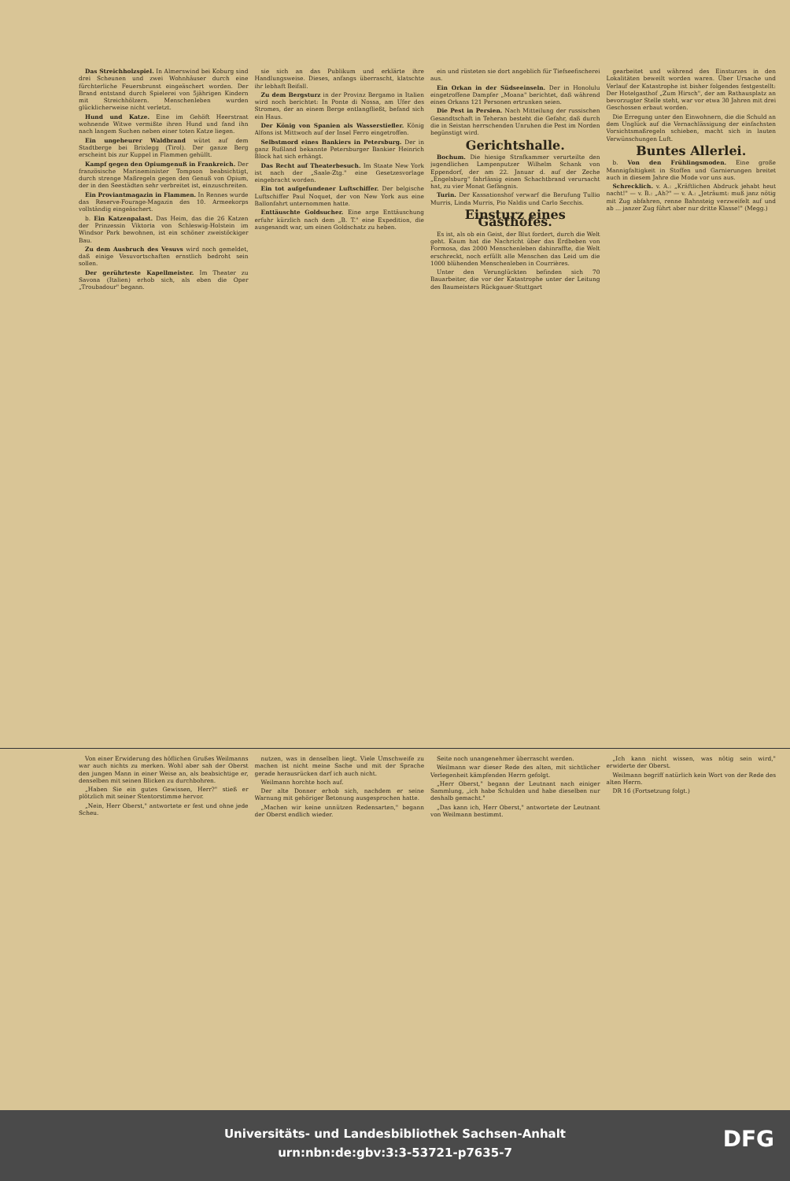Das Streichholzspiel. In Almerswind bei Koburg sind drei Scheunen und zwei Wohnhäuser durch eine fürchterliche Feuersbrunst eingeäschert worden. Der Brand entstand durch Spielerei von 5jährigen Kindern mit Streichhölzern. Menschenleben wurden glücklicherweise nicht verletzt.
Hund und Katze. Eine im Gehöft Heerstraat wohnende Witwe vermißte ihren Hund und fand ihn nach langem Suchen neben einer toten Katze liegen.
Ein ungeheurer Waldbrand wütet auf dem Stadtberge bei Brixlegg (Tirol). Der ganze Berg erscheint bis zur Kuppel in Flammen gehüllt.
Kampf gegen den Opiumgenuß in Frankreich. Der französische Marineminister Tompson beabsichtigt, durch strenge Maßregeln gegen den Genuß von Opium, der in den Seestädten sehr verbreitet ist, einzuschreiten.
Ein Proviantmagazin in Flammen. In Rennes wurde das Reserve-Fourage-Magazin des 10. Armeekorps vollständig eingeäschert.
b. Ein Katzenpalast. Das Heim, das die 26 Katzen der Prinzessin Viktoria von Schleswig-Holstein im Windsor Park bewohnen, ist ein schöner zweistöckiger Bau.
Zu dem Ausbruch des Vesuvs wird noch gemeldet, daß einige Vesuvortschaften ernstlich bedroht sein sollen.
Der gerührteste Kapellmeister. Im Theater zu Savona (Italien) erhob sich, als eben die Oper „Troubadour" begann.
sie sich an das Publikum und erklärte ihre Handlungsweise. Dieses, anfangs überrascht, klatschte ihr lebhaft Beifall.
Zu dem Bergsturz in der Provinz Bergamo in Italien wird noch berichtet: In Ponte di Nossa, am Ufer des Stromes, der an einem Berge entlangfließt, befand sich ein Haus.
Der König von Spanien als Wasserstiefler. König Alfons ist Mittwoch auf der Insel Ferro eingetroffen.
Selbstmord eines Bankiers in Petersburg. Der in ganz Rußland bekannte Petersburger Bankier Heinrich Block hat sich erhängt.
Das Recht auf Theaterbesuch. Im Staate New York ist nach der „Saale-Ztg." eine Gesetzesvorlage eingebracht worden.
Ein tot aufgefundener Luftschiffer. Der belgische Luftschiffer Paul Noquet, der von New York aus eine Ballonfahrt unternommen hatte.
Enttäuschte Goldsucher. Eine arge Enttäuschung erfuhr kürzlich nach dem „B. T." eine Expedition, die ausgesandt war, um einen Goldschatz zu heben.
ein und rüsteten sie dort angeblich für Tiefseefischerei aus.
Ein Orkan in der Südseeinseln. Der in Honolulu eingetroffene Dampfer „Moana" berichtet, daß während eines Orkans 121 Personen ertrunken seien.
Die Pest in Persien. Nach Mitteilung der russischen Gesandtschaft in Teheran besteht die Gefahr, daß durch die in Seistan herrschenden Unruhen die Pest im Norden begünstigt wird.
Gerichtshalle.
Bochum. Die hiesige Strafkammer verurteilte den jugendlichen Lampenputzer Wilhelm Schank von Eppendorf, der am 22. Januar d. auf der Zeche „Engelsburg" fahrlässig einen Schachtbrand verursacht hat, zu vier Monat Gefängnis.
Turin. Der Kassationshof verwarf die Berufung Tullio Murris, Linda Murris, Pio Naldis und Carlo Secchis.
Einsturz eines Gasthofes.
Es ist, als ob ein Geist, der Blut fordert, durch die Welt geht. Kaum hat die Nachricht über das Erdbeben von Formosa, das 2000 Menschenleben dahinraffte, die Welt erschreckt, noch erfüllt alle Menschen das Leid um die 1000 blühenden Menschenleben in Courrières.
Unter den Verunglückten befinden sich 70 Bauarbeiter, die vor der Katastrophe unter der Leitung des Baumeisters Rückgauer-Stuttgart
gearbeitet und während des Einsturzes in den Lokalitäten beweilt worden waren. Über Ursache und Verlauf der Katastrophe ist bisher folgendes festgestellt: Der Hotelgasthof „Zum Hirsch", der am Rathausplatz an bevorzugter Stelle steht, war vor etwa 30 Jahren mit drei Geschossen erbaut worden.
Die Erregung unter den Einwohnern, die die Schuld an dem Unglück auf die Vernachlässigung der einfachsten Vorsichtsmaßregeln schieben, macht sich in lauten Verwünschungen Luft.
Buntes Allerlei.
b. Von den Frühlingsmoden. Eine große Mannigfaltigkeit in Stoffen und Garnierungen breitet auch in diesem Jahre die Mode vor uns aus.
Schrecklich. v. A.: „Kräftlichen Abdruck jehabt heut nacht!" — v. B.: „Ah?" — v. A.: „Jeträumt: muß janz nötig mit Zug abfahren, renne Bahnsteig verzweifelt auf und ab ... janzer Zug führt aber nur dritte Klasse!" (Megg.)
Von einer Erwiderung des höflichen Grußes Weilmanns war auch nichts zu merken. Wohl aber sah der Oberst den jungen Mann in einer Weise an, als beabsichtige er, denselben mit seinen Blicken zu durchbohren.
„Haben Sie ein gutes Gewissen, Herr?" stieß er plötzlich mit seiner Stentorstimme hervor.
„Nein, Herr Oberst," antwortete er fest und ohne jede Scheu.
nutzen, was in denselben liegt. Viele Umschweife zu machen ist nicht meine Sache und mit der Sprache gerade herausrücken darf ich auch nicht.
Weilmann horchte hoch auf.
Der alte Donner erhob sich, nachdem er seine Warnung mit gehöriger Betonung ausgesprochen hatte.
„Machen wir keine unnützen Redensarten," begann der Oberst endlich wieder.
Seite noch unangenehmer überrascht werden.
Weilmann war dieser Rede des alten, mit sichtlicher Verlegenheit kämpfenden Herrn gefolgt.
„Herr Oberst," begann der Leutnant nach einiger Sammlung, „ich habe Schulden und habe dieselben nur deshalb gemacht."
„Das kann ich, Herr Oberst," antwortete der Leutnant von Weilmann bestimmt.
„Ich kann nicht wissen, was nötig sein wird," erwiderte der Oberst.
Weilmann begriff natürlich kein Wort von der Rede des alten Herrn.
DR 16 (Fortsetzung folgt.)
Universitäts- und Landesbibliothek Sachsen-Anhalt
urn:nbn:de:gbv:3:3-53721-p7635-7
DFG